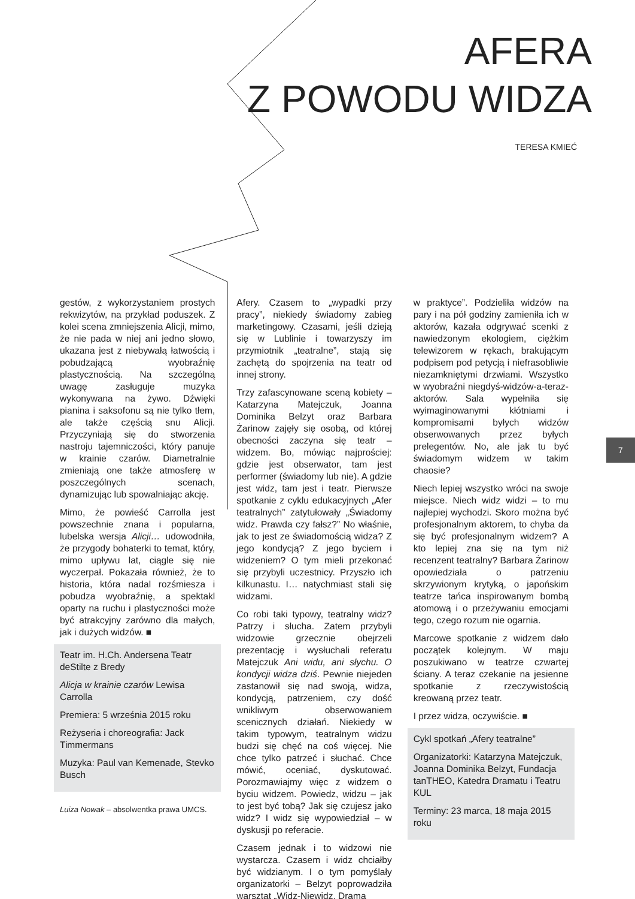AFERA
Z POWODU WIDZA
TERESA KMIEĆ
gestów, z wykorzystaniem prostych rekwizytów, na przykład poduszek. Z kolei scena zmniejszenia Alicji, mimo, że nie pada w niej ani jedno słowo, ukazana jest z niebywałą łatwością i pobudzającą wyobraźnię plastycznością. Na szczególną uwagę zasługuje muzyka wykonywana na żywo. Dźwięki pianina i saksofonu są nie tylko tłem, ale także częścią snu Alicji. Przyczyniają się do stworzenia nastroju tajemniczości, który panuje w krainie czarów. Diametralnie zmieniają one także atmosferę w poszczególnych scenach, dynamizując lub spowalniając akcję.
Mimo, że powieść Carrolla jest powszechnie znana i popularna, lubelska wersja Alicji… udowodniła, że przygody bohaterki to temat, który, mimo upływu lat, ciągle się nie wyczerpał. Pokazała również, że to historia, która nadal rozśmiesza i pobudza wyobraźnię, a spektakl oparty na ruchu i plastyczności może być atrakcyjny zarówno dla małych, jak i dużych widzów. ■
Teatr im. H.Ch. Andersena Teatr deStilte z Bredy
Alicja w krainie czarów Lewisa Carrolla
Premiera: 5 września 2015 roku
Reżyseria i choreografia: Jack Timmermans
Muzyka: Paul van Kemenade, Stevko Busch
Luiza Nowak – absolwentka prawa UMCS.
Afery. Czasem to „wypadki przy pracy”, niekiedy świadomy zabieg marketingowy. Czasami, jeśli dzieją się w Lublinie i towarzyszy im przymiotnik „teatralne”, stają się zachętą do spojrzenia na teatr od innej strony.
Trzy zafascynowane sceną kobiety – Katarzyna Matejczuk, Joanna Dominika Belzyt oraz Barbara Żarinow zajęły się osobą, od której obecności zaczyna się teatr – widzem. Bo, mówiąc najprościej: gdzie jest obserwator, tam jest performer (świadomy lub nie). A gdzie jest widz, tam jest i teatr. Pierwsze spotkanie z cyklu edukacyjnych „Afer teatralnych” zatytułowały „Świadomy widz. Prawda czy fałsz?” No właśnie, jak to jest ze świadomością widza? Z jego kondycją? Z jego byciem i widzeniem? O tym mieli przekonać się przybyli uczestnicy. Przyszło ich kilkunastu. I… natychmiast stali się widzami.
Co robi taki typowy, teatralny widz? Patrzy i słucha. Zatem przybyli widzowie grzecznie obejrzeli prezentację i wysłuchali referatu Matejczuk Ani widu, ani słychu. O kondycji widza dziś. Pewnie niejeden zastanowił się nad swoją, widza, kondycją, patrzeniem, czy dość wnikliwym obserwowaniem scenicznych działań. Niekiedy w takim typowym, teatralnym widzu budzi się chęć na coś więcej. Nie chce tylko patrzeć i słuchać. Chce mówić, oceniać, dyskutować. Porozmawiajmy więc z widzem o byciu widzem. Powiedz, widzu – jak to jest być tobą? Jak się czujesz jako widz? I widz się wypowiedział – w dyskusji po referacie.
Czasem jednak i to widzowi nie wystarcza. Czasem i widz chciałby być widzianym. I o tym pomyślały organizatorki – Belzyt poprowadziła warsztat „Widz-Niewidz. Drama
w praktyce”. Podzieliła widzów na pary i na pół godziny zamieniła ich w aktorów, kazała odgrywać scenki z nawiedzonym ekologiem, ciężkim telewizorem w rękach, brakującym podpisem pod petycją i niefrasobliwie niezamkniętymi drzwiami. Wszystko w wyobraźni niegdyś-widzów-a-teraz-aktorów. Sala wypełniła się wyimaginowanymi kłótniami i kompromisami byłych widzów obserwowanych przez byłych prelegentów. No, ale jak tu być świadomym widzem w takim chaosie?
Niech lepiej wszystko wróci na swoje miejsce. Niech widz widzi – to mu najlepiej wychodzi. Skoro można być profesjonalnym aktorem, to chyba da się być profesjonalnym widzem? A kto lepiej zna się na tym niż recenzent teatralny? Barbara Żarinow opowiedziała o patrzeniu skrzywionym krytyką, o japońskim teatrze tańca inspirowanym bombą atomową i o przeżywaniu emocjami tego, czego rozum nie ogarnia.
Marcowe spotkanie z widzem dało początek kolejnym. W maju poszukiwano w teatrze czwartej ściany. A teraz czekanie na jesienne spotkanie z rzeczywistością kreowaną przez teatr.
I przez widza, oczywiście. ■
Cykl spotkań „Afery teatralne”
Organizatorki: Katarzyna Matejczuk, Joanna Dominika Belzyt, Fundacja tanTHEO, Katedra Dramatu i Teatru KUL
Terminy: 23 marca, 18 maja 2015 roku
7